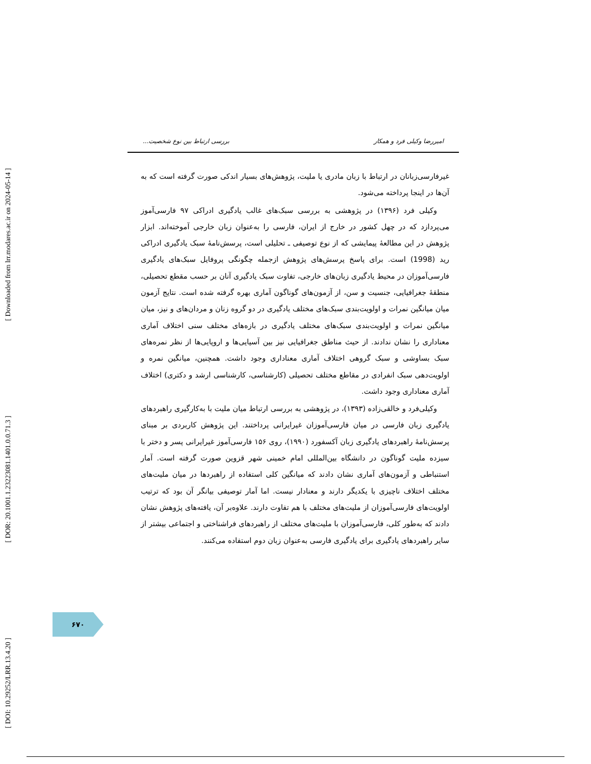[ Downloaded from lrr.modares.ac.ir on 2024-05-14 ]
[ DOR: 20.1001.1.23223081.1401.0.0.71.3 ]
[ DOI: 10.29252/LRR.13.4.20 ]
امیررضا وکیلی فرد و همکار بررسی ارتباط بین نوع شخصیت...
غیرفارسی‌زبانان در ارتباط با زبان مادری یا ملیت، پژوهش‌های بسیار اندکی صورت گرفته است که به آن‌ها در اینجا پرداخته می‌شود.
وکیلی فرد (۱۳۹۶) در پژوهشی به بررسی سبک‌های غالب یادگیری ادراکی ۹۷ فارسی‌آموز می‌پردازد که در چهل کشور در خارج از ایران، فارسی را به‌عنوان زبان خارجی آموخته‌اند. ابزار پژوهش در این مطالعهٔ پیمایشی که از نوع توصیفی ـ تحلیلی است، پرسش‌نامهٔ سبک یادگیری ادراکی رید (1998) است. برای پاسخ پرسش‌های پژوهش ازجمله چگونگی پروفایل سبک‌های یادگیری فارسی‌آموزان در محیط یادگیری زبان‌های خارجی، تفاوت سبک یادگیری آنان بر حسب مقطع تحصیلی، منطقهٔ جغرافیایی، جنسیت و سن، از آزمون‌های گوناگون آماری بهره گرفته شده است. نتایج آزمون میان میانگین نمرات و اولویت‌بندی سبک‌های مختلف یادگیری در دو گروه زنان و مردان‌های و نیز، میان میانگین نمرات و اولویت‌بندی سبک‌های مختلف یادگیری در بازه‌های مختلف سنی اختلاف آماری معناداری را نشان ندادند. از حیث مناطق جغرافیایی نیز بین آسیایی‌ها و اروپایی‌ها از نظر نمره‌های سبک بساوشی و سبک گروهی اختلاف آماری معناداری وجود داشت. همچنین، میانگین نمره و اولویت‌دهی سبک انفرادی در مقاطع مختلف تحصیلی (کارشناسی، کارشناسی ارشد و دکتری) اختلاف آماری معناداری وجود داشت.
وکیلی‌فرد و خالقی‌زاده (۱۳۹۳)، در پژوهشی به بررسی ارتباط میان ملیت با به‌کارگیری راهبردهای یادگیری زبان فارسی در میان فارسی‌آموزان غیرایرانی پرداختند. این پژوهش کاربردی بر مبنای پرسش‌نامهٔ راهبردهای یادگیری زبان آکسفورد (۱۹۹۰)، روی ۱۵۶ فارسی‌آموز غیرایرانی پسر و دختر با سیزده ملیت گوناگون در دانشگاه بین‌المللی امام خمینی شهر قزوین صورت گرفته است. آمار استنباطی و آزمون‌های آماری نشان دادند که میانگین کلی استفاده از راهبردها در میان ملیت‌های مختلف اختلاف ناچیزی با یکدیگر دارند و معنادار نیست. اما آمار توصیفی بیانگر آن بود که ترتیب اولویت‌های فارسی‌آموزان از ملیت‌های مختلف با هم تفاوت دارند. علاوه‌بر آن، یافته‌های پژوهش نشان دادند که به‌طور کلی، فارسی‌آموزان با ملیت‌های مختلف از راهبردهای فراشناختی و اجتماعی بیشتر از سایر راهبردهای یادگیری برای یادگیری فارسی به‌عنوان زبان دوم استفاده می‌کنند.
۶۷۰